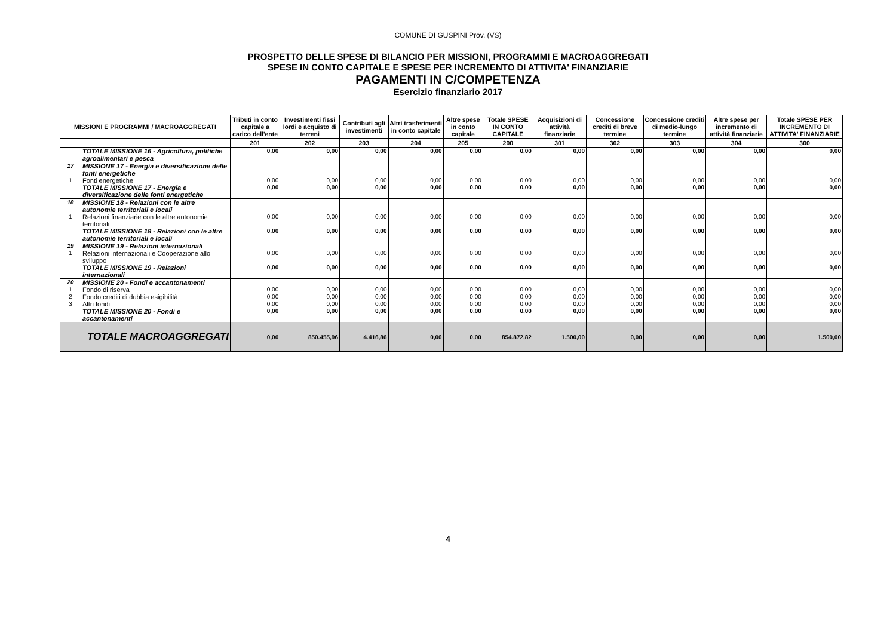COMUNE DI GUSPINI Prov. (VS)
PROSPETTO DELLE SPESE DI BILANCIO PER MISSIONI, PROGRAMMI E MACROAGGREGATI
SPESE IN CONTO CAPITALE E SPESE PER INCREMENTO DI ATTIVITA' FINANZIARIE
PAGAMENTI IN C/COMPETENZA
Esercizio finanziario 2017
| MISSIONI E PROGRAMMI / MACROAGGREGATI | | Tributi in conto capitale a carico dell'ente | Investimenti fissi lordi e acquisto di terreni | Contributi agli investimenti | Altri trasferimenti in conto capitale | Altre spese in conto capitale | Totale SPESE IN CONTO CAPITALE | Acquisizioni di attività finanziarie | Concessione crediti di breve termine | Concessione crediti di medio-lungo termine | Altre spese per incremento di attività finanziarie | Totale SPESE PER INCREMENTO DI ATTIVITA' FINANZIARIE |
| --- | --- | --- | --- | --- | --- | --- | --- | --- | --- | --- | --- | --- |
| | | 201 | 202 | 203 | 204 | 205 | 200 | 301 | 302 | 303 | 304 | 300 |
| | TOTALE MISSIONE 16 - Agricoltura, politiche agroalimentari e pesca | 0,00 | 0,00 | 0,00 | 0,00 | 0,00 | 0,00 | 0,00 | 0,00 | 0,00 | 0,00 | 0,00 |
| 17 | MISSIONE 17 - Energia e diversificazione delle fonti energetiche | | | | | | | | | | | |
| 1 | Fonti energetiche | 0,00 | 0,00 | 0,00 | 0,00 | 0,00 | 0,00 | 0,00 | 0,00 | 0,00 | 0,00 | 0,00 |
| | TOTALE MISSIONE 17 - Energia e diversificazione delle fonti energetiche | 0,00 | 0,00 | 0,00 | 0,00 | 0,00 | 0,00 | 0,00 | 0,00 | 0,00 | 0,00 | 0,00 |
| 18 | MISSIONE 18 - Relazioni con le altre autonomie territoriali e locali | | | | | | | | | | | |
| 1 | Relazioni finanziarie con le altre autonomie territoriali | 0,00 | 0,00 | 0,00 | 0,00 | 0,00 | 0,00 | 0,00 | 0,00 | 0,00 | 0,00 | 0,00 |
| | TOTALE MISSIONE 18 - Relazioni con le altre autonomie territoriali e locali | 0,00 | 0,00 | 0,00 | 0,00 | 0,00 | 0,00 | 0,00 | 0,00 | 0,00 | 0,00 | 0,00 |
| 19 | MISSIONE 19 - Relazioni internazionali | | | | | | | | | | | |
| 1 | Relazioni internazionali e Cooperazione allo sviluppo | 0,00 | 0,00 | 0,00 | 0,00 | 0,00 | 0,00 | 0,00 | 0,00 | 0,00 | 0,00 | 0,00 |
| | TOTALE MISSIONE 19 - Relazioni internazionali | 0,00 | 0,00 | 0,00 | 0,00 | 0,00 | 0,00 | 0,00 | 0,00 | 0,00 | 0,00 | 0,00 |
| 20 | MISSIONE 20 - Fondi e accantonamenti | | | | | | | | | | | |
| 1 | Fondo di riserva | 0,00 | 0,00 | 0,00 | 0,00 | 0,00 | 0,00 | 0,00 | 0,00 | 0,00 | 0,00 | 0,00 |
| 2 | Fondo crediti di dubbia esigibilità | 0,00 | 0,00 | 0,00 | 0,00 | 0,00 | 0,00 | 0,00 | 0,00 | 0,00 | 0,00 | 0,00 |
| 3 | Altri fondi | 0,00 | 0,00 | 0,00 | 0,00 | 0,00 | 0,00 | 0,00 | 0,00 | 0,00 | 0,00 | 0,00 |
| | TOTALE MISSIONE 20 - Fondi e accantonamenti | 0,00 | 0,00 | 0,00 | 0,00 | 0,00 | 0,00 | 0,00 | 0,00 | 0,00 | 0,00 | 0,00 |
| | TOTALE MACROAGGREGATI | 0,00 | 850.455,96 | 4.416,86 | 0,00 | 0,00 | 854.872,82 | 1.500,00 | 0,00 | 0,00 | 0,00 | 1.500,00 |
4